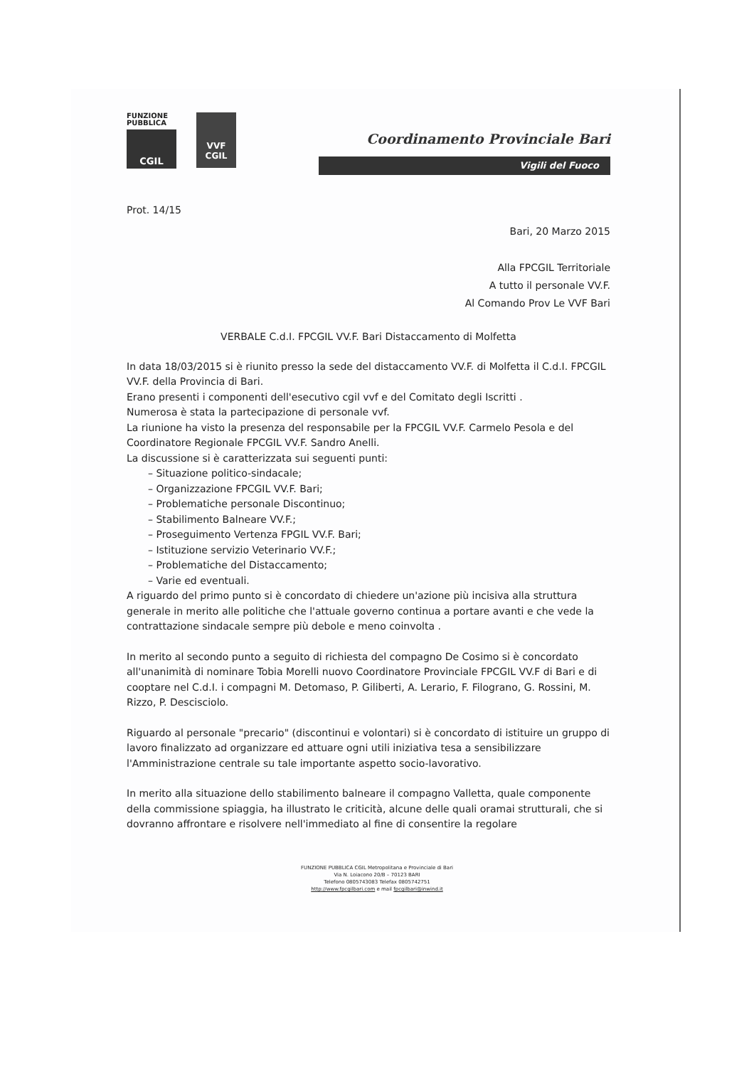FUNZIONE
PUBBLICA
CGIL
VVF
CGIL
Coordinamento Provinciale Bari
Vigili del Fuoco
Prot. 14/15
Bari, 20 Marzo 2015
Alla FPCGIL Territoriale
A tutto il personale VV.F.
Al Comando Prov Le VVF Bari
VERBALE C.d.I. FPCGIL VV.F. Bari Distaccamento di Molfetta
In data 18/03/2015 si è riunito presso la sede del distaccamento VV.F. di Molfetta il C.d.I. FPCGIL VV.F. della Provincia di Bari.
Erano presenti i componenti dell'esecutivo cgil vvf e del Comitato degli Iscritti .
Numerosa è stata la partecipazione di personale vvf.
La riunione ha visto la presenza del responsabile per la FPCGIL VV.F. Carmelo Pesola e del Coordinatore Regionale FPCGIL VV.F. Sandro Anelli.
La discussione si è caratterizzata sui seguenti punti:
– Situazione politico-sindacale;
– Organizzazione FPCGIL VV.F. Bari;
– Problematiche personale Discontinuo;
– Stabilimento Balneare VV.F.;
– Proseguimento Vertenza FPGIL VV.F. Bari;
– Istituzione servizio Veterinario VV.F.;
– Problematiche del Distaccamento;
– Varie ed eventuali.
A riguardo del primo punto si è concordato di chiedere un'azione più incisiva alla struttura generale in merito alle politiche che l'attuale governo continua a portare avanti e che vede la contrattazione sindacale sempre più debole e meno coinvolta .
In merito al secondo punto a seguito di richiesta del compagno De Cosimo si è concordato all'unanimità di nominare Tobia Morelli nuovo Coordinatore Provinciale FPCGIL VV.F di Bari e di cooptare nel C.d.I. i compagni M. Detomaso, P. Giliberti, A. Lerario, F. Filograno, G. Rossini, M. Rizzo, P. Descisciolo.
Riguardo al personale "precario" (discontinui e volontari) si è concordato di istituire un gruppo di lavoro finalizzato ad organizzare ed attuare ogni utili iniziativa tesa a sensibilizzare l'Amministrazione centrale su tale importante aspetto socio-lavorativo.
In merito alla situazione dello stabilimento balneare il compagno Valletta, quale componente della commissione spiaggia, ha illustrato le criticità, alcune delle quali oramai strutturali, che si dovranno affrontare e risolvere nell'immediato al fine di consentire la regolare
FUNZIONE PUBBLICA CGIL Metropolitana e Provinciale di Bari
Via N. Loiacono 20/B – 70123 BARI
Telefono 0805743083 Telefax 0805742751
http://www.fpcgilbari.com e mail fpcgilbari@inwind.it